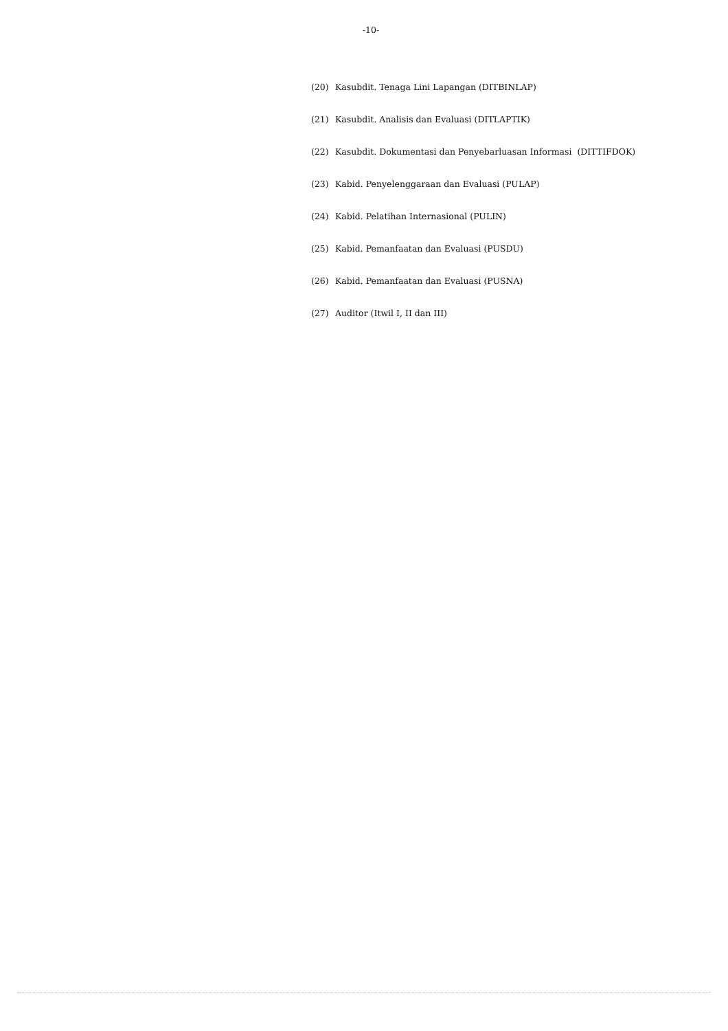-10-
(20) Kasubdit. Tenaga Lini Lapangan (DITBINLAP)
(21) Kasubdit. Analisis dan Evaluasi (DITLAPTIK)
(22) Kasubdit. Dokumentasi dan Penyebarluasan Informasi (DITTIFDOK)
(23) Kabid. Penyelenggaraan dan Evaluasi (PULAP)
(24) Kabid. Pelatihan Internasional (PULIN)
(25) Kabid. Pemanfaatan dan Evaluasi (PUSDU)
(26) Kabid. Pemanfaatan dan Evaluasi (PUSNA)
(27) Auditor (Itwil I, II dan III)